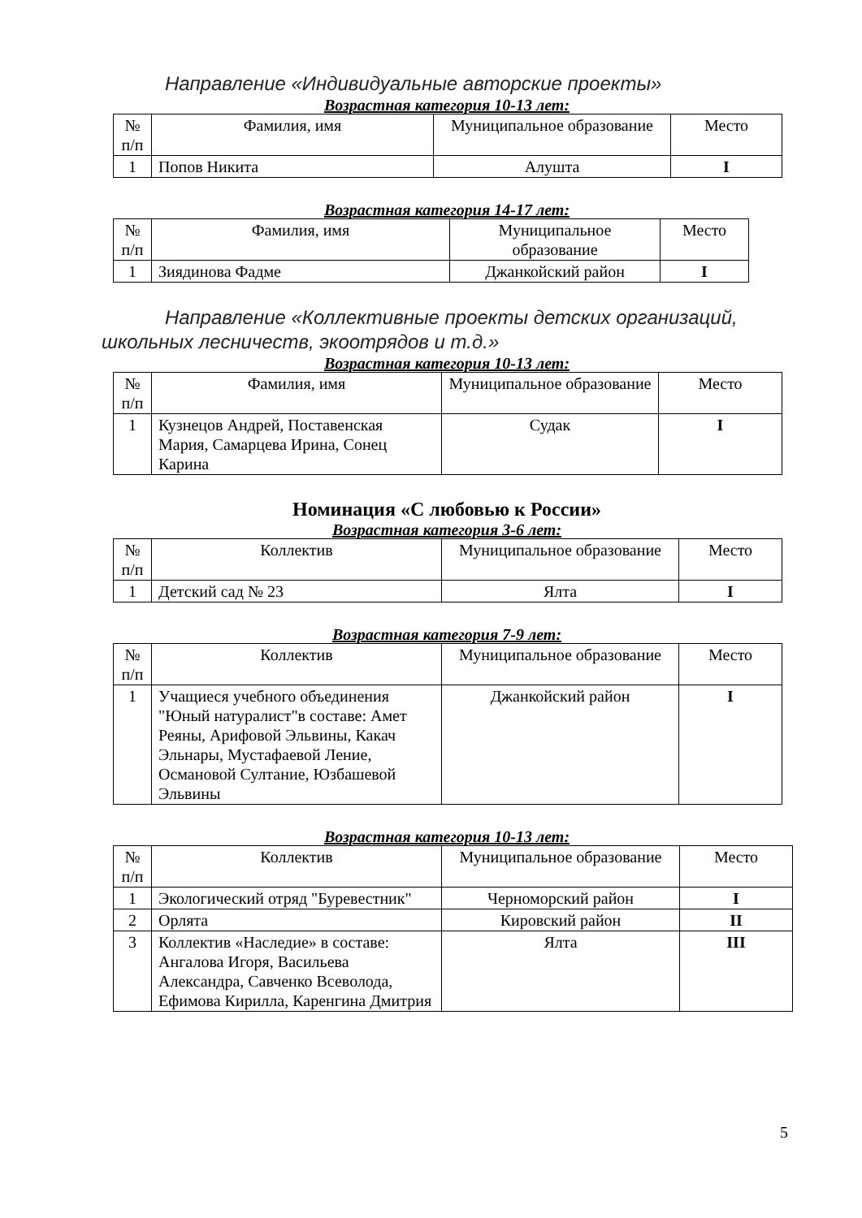Направление «Индивидуальные авторские проекты»
Возрастная категория 10-13 лет:
| № п/п | Фамилия, имя | Муниципальное образование | Место |
| --- | --- | --- | --- |
| 1 | Попов Никита | Алушта | I |
Возрастная категория 14-17 лет:
| № п/п | Фамилия, имя | Муниципальное образование | Место |
| --- | --- | --- | --- |
| 1 | Зиядинова Фадме | Джанкойский район | I |
Направление «Коллективные проекты детских организаций, школьных лесничеств, экоотрядов и т.д.»
Возрастная категория 10-13 лет:
| № п/п | Фамилия, имя | Муниципальное образование | Место |
| --- | --- | --- | --- |
| 1 | Кузнецов Андрей, Поставенская Мария, Самарцева Ирина, Сонец Карина | Судак | I |
Номинация «С любовью к России»
Возрастная категория 3-6 лет:
| № п/п | Коллектив | Муниципальное образование | Место |
| --- | --- | --- | --- |
| 1 | Детский сад № 23 | Ялта | I |
Возрастная категория 7-9 лет:
| № п/п | Коллектив | Муниципальное образование | Место |
| --- | --- | --- | --- |
| 1 | Учащиеся учебного объединения "Юный натуралист"в составе: Амет Реяны, Арифовой Эльвины, Какач Эльнары, Мустафаевой Ление, Османовой Султание, Юзбашевой Эльвины | Джанкойский район | I |
Возрастная категория 10-13 лет:
| № п/п | Коллектив | Муниципальное образование | Место |
| --- | --- | --- | --- |
| 1 | Экологический отряд "Буревестник" | Черноморский район | I |
| 2 | Орлята | Кировский район | II |
| 3 | Коллектив «Наследие» в составе: Ангалова Игоря, Васильева Александра, Савченко Всеволода, Ефимова Кирилла, Каренгина Дмитрия | Ялта | III |
5